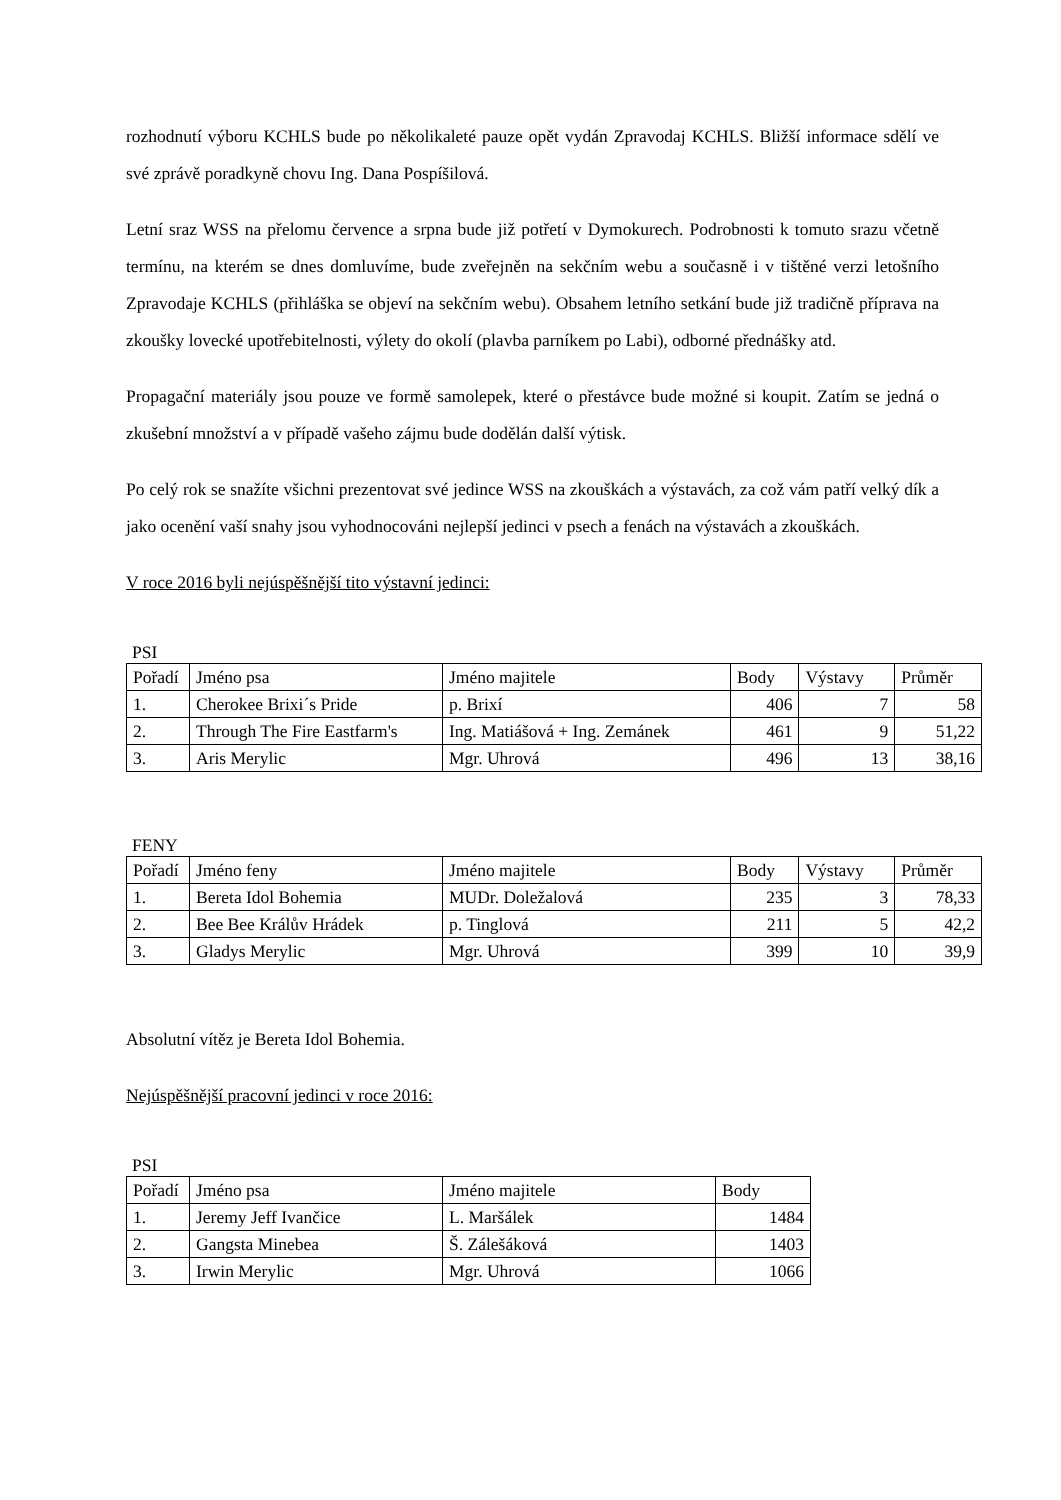rozhodnutí výboru KCHLS bude po několikaleté pauze opět vydán Zpravodaj KCHLS. Bližší informace sdělí ve své zprávě poradkyně chovu Ing. Dana Pospíšilová.
Letní sraz WSS na přelomu července a srpna bude již potřetí v Dymokurech. Podrobnosti k tomuto srazu včetně termínu, na kterém se dnes domluvíme, bude zveřejněn na sekčním webu a současně i v tištěné verzi letošního Zpravodaje KCHLS (přihláška se objeví na sekčním webu). Obsahem letního setkání bude již tradičně příprava na zkoušky lovecké upotřebitelnosti, výlety do okolí (plavba parníkem po Labi), odborné přednášky atd.
Propagační materiály jsou pouze ve formě samolepek, které o přestávce bude možné si koupit. Zatím se jedná o zkušební množství a v případě vašeho zájmu bude dodělán další výtisk.
Po celý rok se snažíte všichni prezentovat své jedince WSS na zkouškách a výstavách, za což vám patří velký dík a jako ocenění vaší snahy jsou vyhodnocováni nejlepší jedinci v psech a fenách na výstavách a zkouškách.
V roce 2016 byli nejúspěšnější tito výstavní jedinci:
PSI
| Pořadí | Jméno psa | Jméno majitele | Body | Výstavy | Průměr |
| 1. | Cherokee Brixi´s Pride | p. Brixí | 406 | 7 | 58 |
| 2. | Through The Fire Eastfarm's | Ing. Matiášová + Ing. Zemánek | 461 | 9 | 51,22 |
| 3. | Aris Merylic | Mgr. Uhrová | 496 | 13 | 38,16 |
FENY
| Pořadí | Jméno feny | Jméno majitele | Body | Výstavy | Průměr |
| 1. | Bereta Idol Bohemia | MUDr. Doležalová | 235 | 3 | 78,33 |
| 2. | Bee Bee Králův Hrádek | p. Tinglová | 211 | 5 | 42,2 |
| 3. | Gladys Merylic | Mgr. Uhrová | 399 | 10 | 39,9 |
Absolutní vítěz je Bereta Idol Bohemia.
Nejúspěšnější pracovní jedinci v roce 2016:
PSI
| Pořadí | Jméno psa | Jméno majitele | Body |
| 1. | Jeremy Jeff Ivančice | L. Maršálek | 1484 |
| 2. | Gangsta Minebea | Š. Zálešáková | 1403 |
| 3. | Irwin Merylic | Mgr. Uhrová | 1066 |